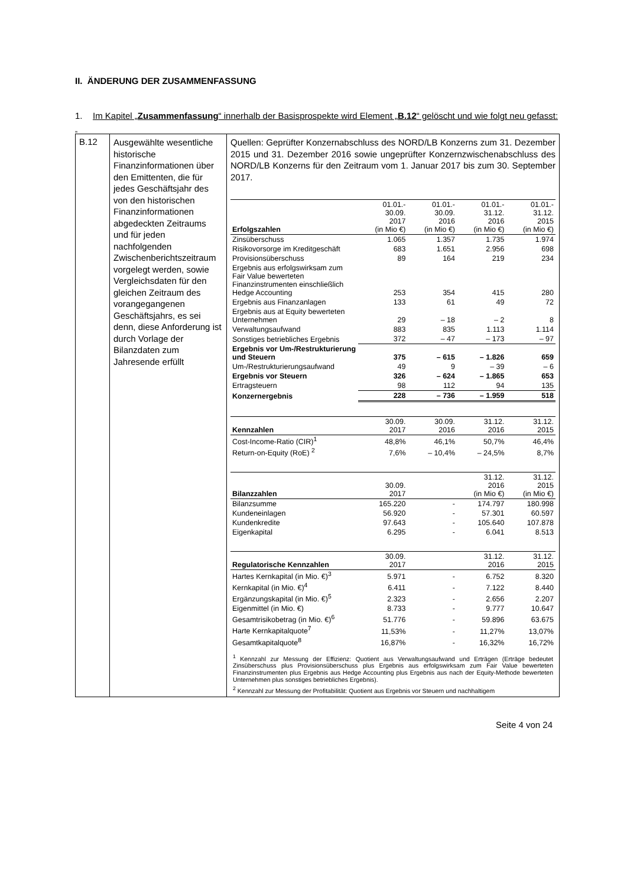II. ÄNDERUNG DER ZUSAMMENFASSUNG
1. Im Kapitel „Zusammenfassung“ innerhalb der Basisprospekte wird Element „B.12“ gelöscht und wie folgt neu gefasst:
„
| B.12 | Ausgewählte wesentliche historische Finanzinformationen über den Emittenten, die für jedes Geschäftsjahr des von den historischen Finanzinformationen abgedeckten Zeitraums und für jeden nachfolgenden Zwischenberichtszeitraum vorgelegt werden, sowie Vergleichsdaten für den gleichen Zeitraum des vorangegangenen Geschäftsjahrs, es sei denn, diese Anforderung ist durch Vorlage der Bilanzdaten zum Jahresende erfüllt | Quellen: Geprüfter Konzernabschluss des NORD/LB Konzerns zum 31. Dezember 2015 und 31. Dezember 2016 sowie ungeprüfter Konzernzwischenabschluss des NORD/LB Konzerns für den Zeitraum vom 1. Januar 2017 bis zum 30. September 2017. / Erfolgszahlen / 01.01.- 30.09. 2017 (in Mio €) / 01.01.- 30.09. 2016 (in Mio €) / 01.01.- 31.12. 2016 (in Mio €) / 01.01.- 31.12. 2015 (in Mio €) / / Zinsüberschuss / 1.065 / 1.357 / 1.735 / 1.974 / / Risikovorsorge im Kreditgeschäft / 683 / 1.651 / 2.956 / 698 / / Provisionsüberschuss / 89 / 164 / 219 / 234 / / Ergebnis aus erfolgswirksam zum Fair Value bewerteten Finanzinstrumenten einschließlich Hedge Accounting / 253 / 354 / 415 / 280 / / Ergebnis aus Finanzanlagen / 133 / 61 / 49 / 72 / / Ergebnis aus at Equity bewerteten Unternehmen / 29 / – 18 / – 2 / 8 / / Verwaltungsaufwand / 883 / 835 / 1.113 / 1.114 / / Sonstiges betriebliches Ergebnis / 372 / – 47 / – 173 / – 97 / / Ergebnis vor Um-/Restrukturierung und Steuern / 375 / – 615 / – 1.826 / 659 / / Um-/Restrukturierungsaufwand / 49 / 9 / – 39 / – 6 / / Ergebnis vor Steuern / 326 / – 624 / – 1.865 / 653 / / Ertragsteuern / 98 / 112 / 94 / 135 / / Konzernergebnis / 228 / – 736 / – 1.959 / 518 / / Kennzahlen / 30.09. 2017 / 30.09. 2016 / 31.12. 2016 / 31.12. 2015 / / Cost-Income-Ratio (CIR)<sup>1</sup> / 48,8% / 46,1% / 50,7% / 46,4% / / Return-on-Equity (RoE) <sup>2</sup> / 7,6% / – 10,4% / – 24,5% / 8,7% / / Bilanzzahlen / 30.09. 2017 / / 31.12. 2016 (in Mio €) / 31.12. 2015 (in Mio €) / / Bilanzsumme / 165.220 / - / 174.797 / 180.998 / / Kundeneinlagen / 56.920 / - / 57.301 / 60.597 / / Kundenkredite / 97.643 / - / 105.640 / 107.878 / / Eigenkapital / 6.295 / - / 6.041 / 8.513 / / Regulatorische Kennzahlen / 30.09. 2017 / / 31.12. 2016 / 31.12. 2015 / / Hartes Kernkapital (in Mio. €)<sup>3</sup> / 5.971 / - / 6.752 / 8.320 / / Kernkapital (in Mio. €)<sup>4</sup> / 6.411 / - / 7.122 / 8.440 / / Ergänzungskapital (in Mio. €)<sup>5</sup> / 2.323 / - / 2.656 / 2.207 / / Eigenmittel (in Mio. €) / 8.733 / - / 9.777 / 10.647 / / Gesamtrisikobetrag (in Mio. €)<sup>6</sup> / 51.776 / - / 59.896 / 63.675 / / Harte Kernkapitalquote<sup>7</sup> / 11,53% / - / 11,27% / 13,07% / / Gesamtkapitalquote<sup>8</sup> / 16,87% / - / 16,32% / 16,72% / <sup>1</sup> Kennzahl zur Messung der Effizienz: Quotient aus Verwaltungsaufwand und Erträgen (Erträge bedeutet Zinsüberschuss plus Provisionsüberschuss plus Ergebnis aus erfolgswirksam zum Fair Value bewerteten Finanzinstrumenten plus Ergebnis aus Hedge Accounting plus Ergebnis aus nach der Equity-Methode bewerteten Unternehmen plus sonstiges betriebliches Ergebnis). <sup>2</sup> Kennzahl zur Messung der Profitabilität: Quotient aus Ergebnis vor Steuern und nachhaltigem |
Seite 4 von 24